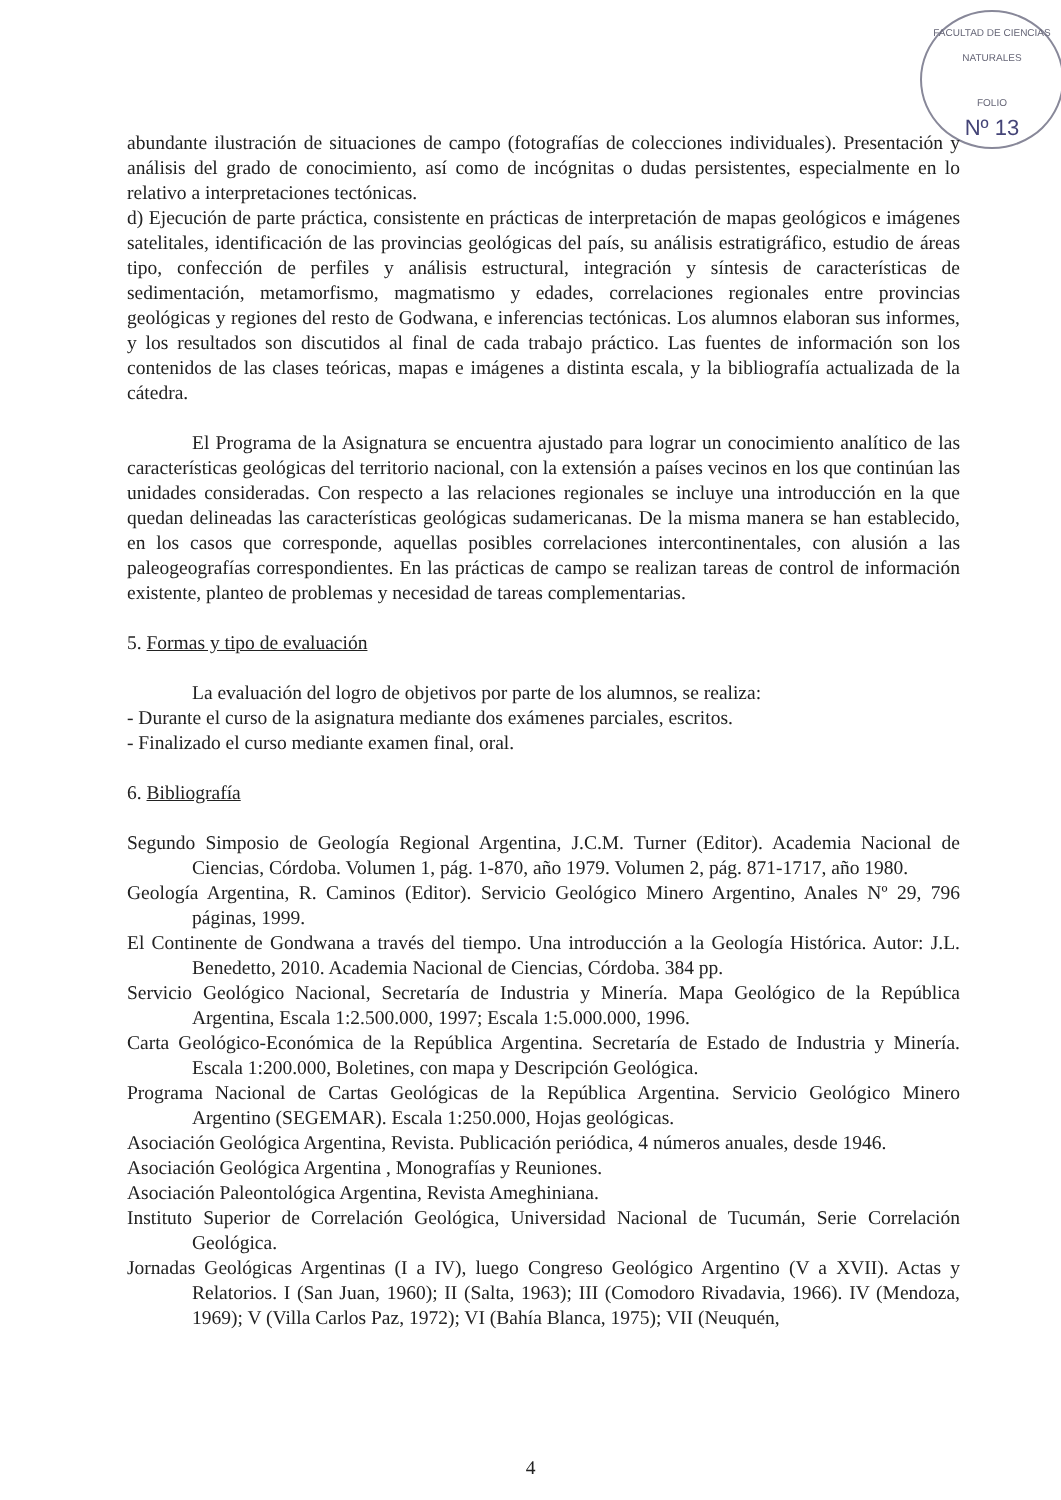FACULTAD DE CIENCIAS NATURALES
FOLIO
Nº 13
abundante ilustración de situaciones de campo (fotografías de colecciones individuales). Presentación y análisis del grado de conocimiento, así como de incógnitas o dudas persistentes, especialmente en lo relativo a interpretaciones tectónicas.
d) Ejecución de parte práctica, consistente en prácticas de interpretación de mapas geológicos e imágenes satelitales, identificación de las provincias geológicas del país, su análisis estratigráfico, estudio de áreas tipo, confección de perfiles y análisis estructural, integración y síntesis de características de sedimentación, metamorfismo, magmatismo y edades, correlaciones regionales entre provincias geológicas y regiones del resto de Godwana, e inferencias tectónicas. Los alumnos elaboran sus informes, y los resultados son discutidos al final de cada trabajo práctico. Las fuentes de información son los contenidos de las clases teóricas, mapas e imágenes a distinta escala, y la bibliografía actualizada de la cátedra.
El Programa de la Asignatura se encuentra ajustado para lograr un conocimiento analítico de las características geológicas del territorio nacional, con la extensión a países vecinos en los que continúan las unidades consideradas. Con respecto a las relaciones regionales se incluye una introducción en la que quedan delineadas las características geológicas sudamericanas. De la misma manera se han establecido, en los casos que corresponde, aquellas posibles correlaciones intercontinentales, con alusión a las paleogeografías correspondientes. En las prácticas de campo se realizan tareas de control de información existente, planteo de problemas y necesidad de tareas complementarias.
5. Formas y tipo de evaluación
La evaluación del logro de objetivos por parte de los alumnos, se realiza:
- Durante el curso de la asignatura mediante dos exámenes parciales, escritos.
- Finalizado el curso mediante examen final, oral.
6. Bibliografía
Segundo Simposio de Geología Regional Argentina, J.C.M. Turner (Editor). Academia Nacional de Ciencias, Córdoba. Volumen 1, pág. 1-870, año 1979. Volumen 2, pág. 871-1717, año 1980.
Geología Argentina, R. Caminos (Editor). Servicio Geológico Minero Argentino, Anales Nº 29, 796 páginas, 1999.
El Continente de Gondwana a través del tiempo. Una introducción a la Geología Histórica. Autor: J.L. Benedetto, 2010. Academia Nacional de Ciencias, Córdoba. 384 pp.
Servicio Geológico Nacional, Secretaría de Industria y Minería. Mapa Geológico de la República Argentina, Escala 1:2.500.000, 1997; Escala 1:5.000.000, 1996.
Carta Geológico-Económica de la República Argentina. Secretaría de Estado de Industria y Minería. Escala 1:200.000, Boletines, con mapa y Descripción Geológica.
Programa Nacional de Cartas Geológicas de la República Argentina. Servicio Geológico Minero Argentino (SEGEMAR). Escala 1:250.000, Hojas geológicas.
Asociación Geológica Argentina, Revista. Publicación periódica, 4 números anuales, desde 1946.
Asociación Geológica Argentina , Monografías y Reuniones.
Asociación Paleontológica Argentina, Revista Ameghiniana.
Instituto Superior de Correlación Geológica, Universidad Nacional de Tucumán, Serie Correlación Geológica.
Jornadas Geológicas Argentinas (I a IV), luego Congreso Geológico Argentino (V a XVII). Actas y Relatorios. I (San Juan, 1960); II (Salta, 1963); III (Comodoro Rivadavia, 1966). IV (Mendoza, 1969); V (Villa Carlos Paz, 1972); VI (Bahía Blanca, 1975); VII (Neuquén,
4